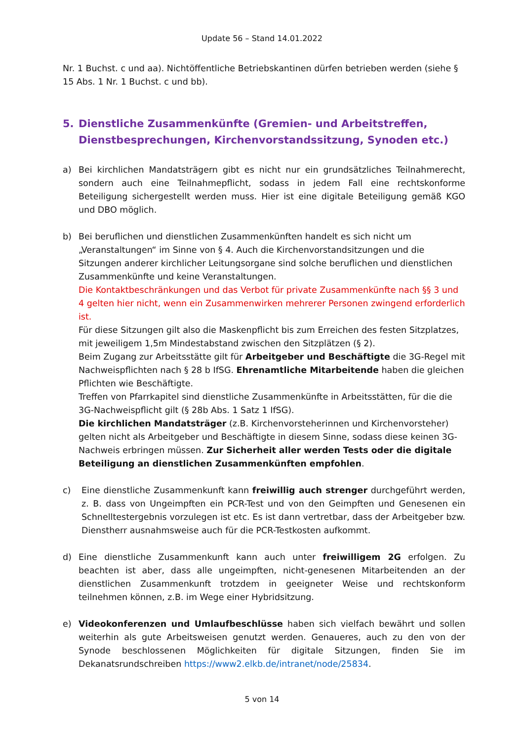Update 56 – Stand 14.01.2022
Nr. 1 Buchst. c und aa). Nichtöffentliche Betriebskantinen dürfen betrieben werden (siehe § 15 Abs. 1 Nr. 1 Buchst. c und bb).
5. Dienstliche Zusammenkünfte (Gremien- und Arbeitstreffen, Dienstbesprechungen, Kirchenvorstandssitzung, Synoden etc.)
a) Bei kirchlichen Mandatsträgern gibt es nicht nur ein grundsätzliches Teilnahmerecht, sondern auch eine Teilnahmepflicht, sodass in jedem Fall eine rechtskonforme Beteiligung sichergestellt werden muss. Hier ist eine digitale Beteiligung gemäß KGO und DBO möglich.
b) Bei beruflichen und dienstlichen Zusammenkünften handelt es sich nicht um „Veranstaltungen“ im Sinne von § 4. Auch die Kirchenvorstandsitzungen und die Sitzungen anderer kirchlicher Leitungsorgane sind solche beruflichen und dienstlichen Zusammenkünfte und keine Veranstaltungen.
Die Kontaktbeschränkungen und das Verbot für private Zusammenkünfte nach §§ 3 und 4 gelten hier nicht, wenn ein Zusammenwirken mehrerer Personen zwingend erforderlich ist.
Für diese Sitzungen gilt also die Maskenpflicht bis zum Erreichen des festen Sitzplatzes, mit jeweiligem 1,5m Mindestabstand zwischen den Sitzplätzen (§ 2).
Beim Zugang zur Arbeitsstätte gilt für Arbeitgeber und Beschäftigte die 3G-Regel mit Nachweispflichten nach § 28 b IfSG. Ehrenamtliche Mitarbeitende haben die gleichen Pflichten wie Beschäftigte.
Treffen von Pfarrkapitel sind dienstliche Zusammenkünfte in Arbeitsstätten, für die die 3G-Nachweispflicht gilt (§ 28b Abs. 1 Satz 1 IfSG).
Die kirchlichen Mandatsträger (z.B. Kirchenvorsteherinnen und Kirchenvorsteher) gelten nicht als Arbeitgeber und Beschäftigte in diesem Sinne, sodass diese keinen 3G-Nachweis erbringen müssen. Zur Sicherheit aller werden Tests oder die digitale Beteiligung an dienstlichen Zusammenkünften empfohlen.
c) Eine dienstliche Zusammenkunft kann freiwillig auch strenger durchgeführt werden, z. B. dass von Ungeimpften ein PCR-Test und von den Geimpften und Genesenen ein Schnelltestergebnis vorzulegen ist etc. Es ist dann vertretbar, dass der Arbeitgeber bzw. Dienstherr ausnahmsweise auch für die PCR-Testkosten aufkommt.
d) Eine dienstliche Zusammenkunft kann auch unter freiwilligem 2G erfolgen. Zu beachten ist aber, dass alle ungeimpften, nicht-genesenen Mitarbeitenden an der dienstlichen Zusammenkunft trotzdem in geeigneter Weise und rechtskonform teilnehmen können, z.B. im Wege einer Hybridsitzung.
e) Videokonferenzen und Umlaufbeschlüsse haben sich vielfach bewährt und sollen weiterhin als gute Arbeitsweisen genutzt werden. Genaueres, auch zu den von der Synode beschlossenen Möglichkeiten für digitale Sitzungen, finden Sie im Dekanatsrundschreiben https://www2.elkb.de/intranet/node/25834.
5 von 14